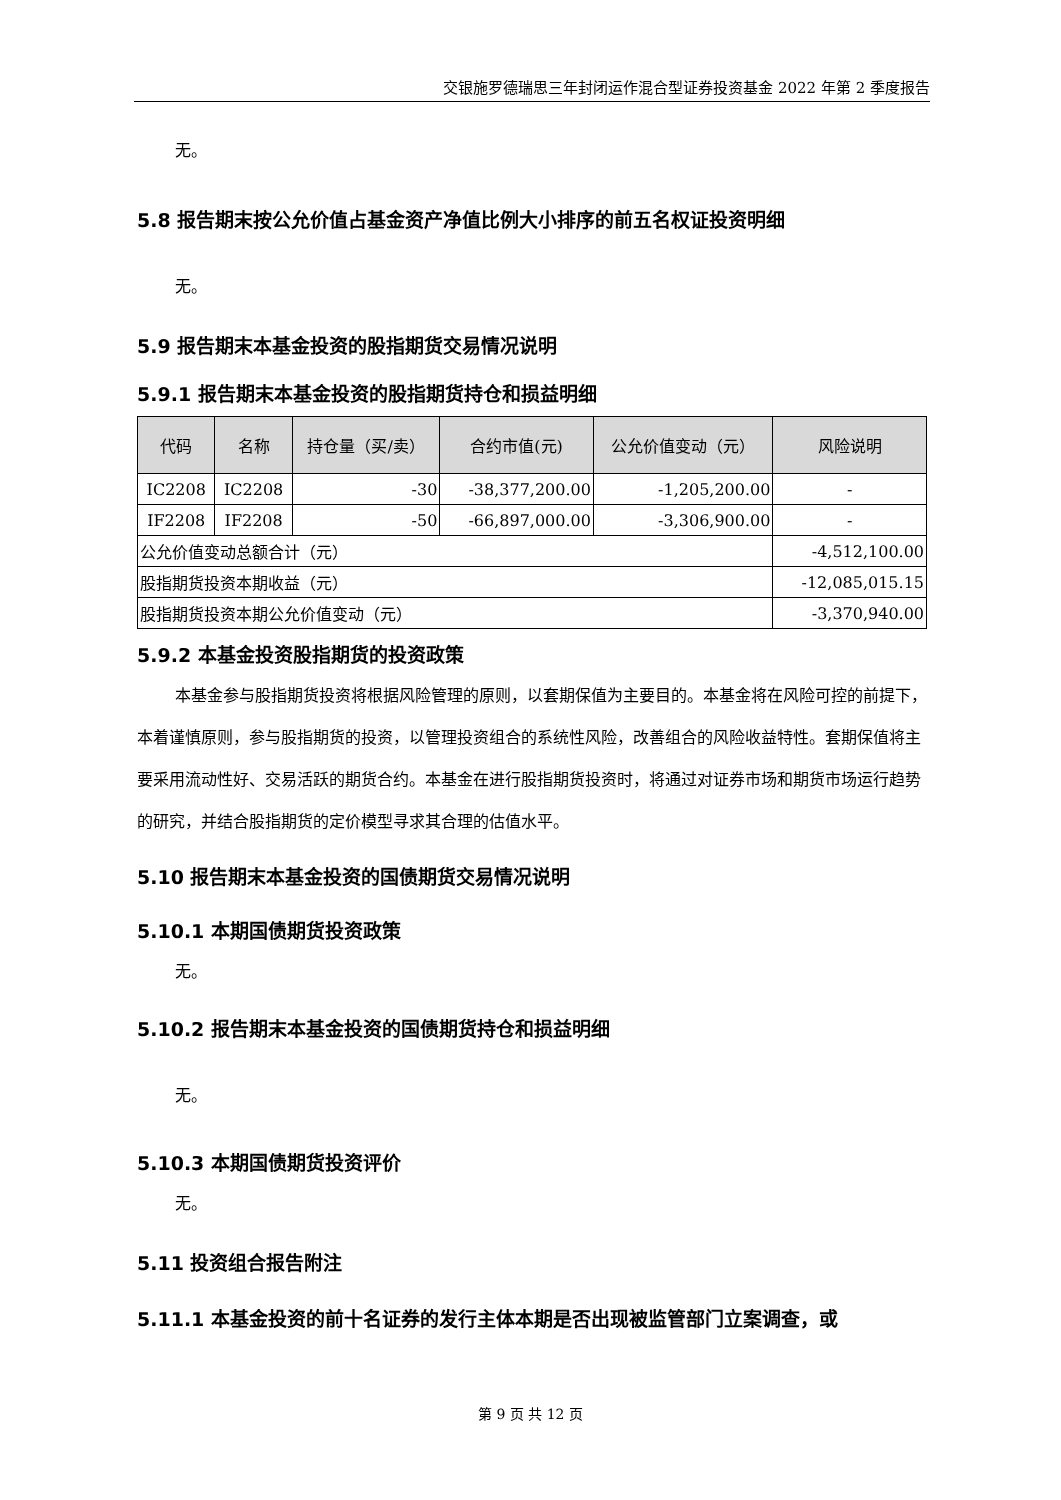交银施罗德瑞思三年封闭运作混合型证券投资基金 2022 年第 2 季度报告
无。
5.8 报告期末按公允价值占基金资产净值比例大小排序的前五名权证投资明细
无。
5.9 报告期末本基金投资的股指期货交易情况说明
5.9.1 报告期末本基金投资的股指期货持仓和损益明细
| 代码 | 名称 | 持仓量（买/卖） | 合约市值(元) | 公允价值变动（元） | 风险说明 |
| --- | --- | --- | --- | --- | --- |
| IC2208 | IC2208 | -30 | -38,377,200.00 | -1,205,200.00 | - |
| IF2208 | IF2208 | -50 | -66,897,000.00 | -3,306,900.00 | - |
| 公允价值变动总额合计（元） | | | | | -4,512,100.00 |
| 股指期货投资本期收益（元） | | | | | -12,085,015.15 |
| 股指期货投资本期公允价值变动（元） | | | | | -3,370,940.00 |
5.9.2 本基金投资股指期货的投资政策
本基金参与股指期货投资将根据风险管理的原则，以套期保值为主要目的。本基金将在风险可控的前提下，本着谨慎原则，参与股指期货的投资，以管理投资组合的系统性风险，改善组合的风险收益特性。套期保值将主要采用流动性好、交易活跃的期货合约。本基金在进行股指期货投资时，将通过对证券市场和期货市场运行趋势的研究，并结合股指期货的定价模型寻求其合理的估值水平。
5.10 报告期末本基金投资的国债期货交易情况说明
5.10.1 本期国债期货投资政策
无。
5.10.2 报告期末本基金投资的国债期货持仓和损益明细
无。
5.10.3 本期国债期货投资评价
无。
5.11 投资组合报告附注
5.11.1 本基金投资的前十名证券的发行主体本期是否出现被监管部门立案调查，或
第 9 页 共 12 页